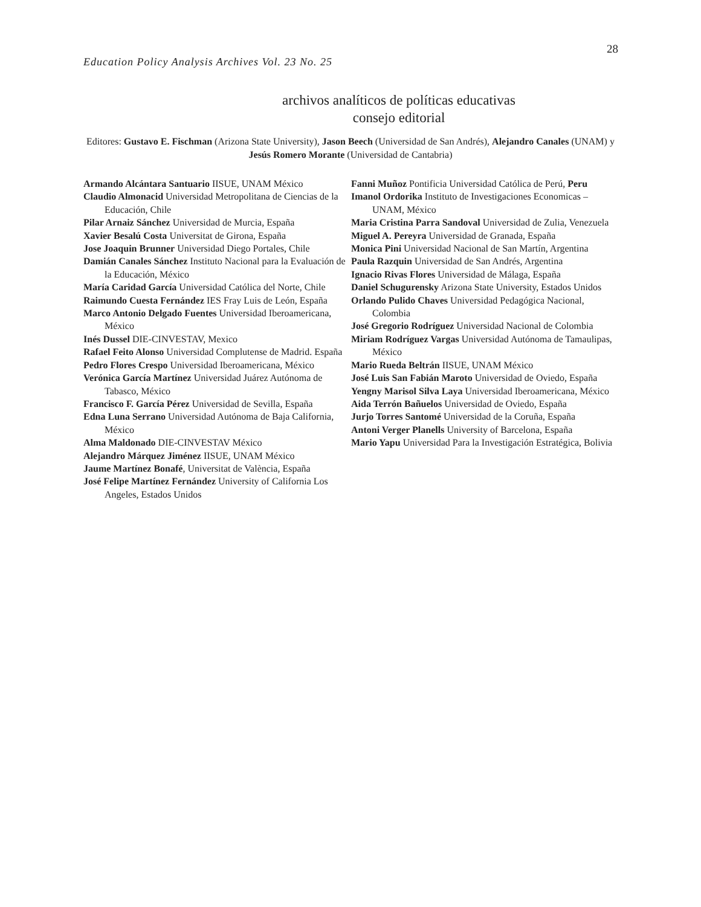28
Education Policy Analysis Archives Vol. 23 No. 25
archivos analíticos de políticas educativas
consejo editorial
Editores: Gustavo E. Fischman (Arizona State University), Jason Beech (Universidad de San Andrés), Alejandro Canales (UNAM) y Jesús Romero Morante (Universidad de Cantabria)
Armando Alcántara Santuario IISUE, UNAM México
Claudio Almonacid Universidad Metropolitana de Ciencias de la Educación, Chile
Pilar Arnaiz Sánchez Universidad de Murcia, España
Xavier Besalú Costa Universitat de Girona, España
Jose Joaquin Brunner Universidad Diego Portales, Chile
Damián Canales Sánchez Instituto Nacional para la Evaluación de la Educación, México
María Caridad García Universidad Católica del Norte, Chile
Raimundo Cuesta Fernández IES Fray Luis de León, España
Marco Antonio Delgado Fuentes Universidad Iberoamericana, México
Inés Dussel DIE-CINVESTAV, Mexico
Rafael Feito Alonso Universidad Complutense de Madrid. España
Pedro Flores Crespo Universidad Iberoamericana, México
Verónica García Martínez Universidad Juárez Autónoma de Tabasco, México
Francisco F. García Pérez Universidad de Sevilla, España
Edna Luna Serrano Universidad Autónoma de Baja California, México
Alma Maldonado DIE-CINVESTAV México
Alejandro Márquez Jiménez IISUE, UNAM México
Jaume Martínez Bonafé, Universitat de València, España
José Felipe Martínez Fernández University of California Los Angeles, Estados Unidos
Fanni Muñoz Pontificia Universidad Católica de Perú, Peru
Imanol Ordorika Instituto de Investigaciones Economicas – UNAM, México
Maria Cristina Parra Sandoval Universidad de Zulia, Venezuela
Miguel A. Pereyra Universidad de Granada, España
Monica Pini Universidad Nacional de San Martín, Argentina
Paula Razquin Universidad de San Andrés, Argentina
Ignacio Rivas Flores Universidad de Málaga, España
Daniel Schugurensky Arizona State University, Estados Unidos
Orlando Pulido Chaves Universidad Pedagógica Nacional, Colombia
José Gregorio Rodríguez Universidad Nacional de Colombia
Miriam Rodríguez Vargas Universidad Autónoma de Tamaulipas, México
Mario Rueda Beltrán IISUE, UNAM México
José Luis San Fabián Maroto Universidad de Oviedo, España
Yengny Marisol Silva Laya Universidad Iberoamericana, México
Aida Terrón Bañuelos Universidad de Oviedo, España
Jurjo Torres Santomé Universidad de la Coruña, España
Antoni Verger Planells University of Barcelona, España
Mario Yapu Universidad Para la Investigación Estratégica, Bolivia